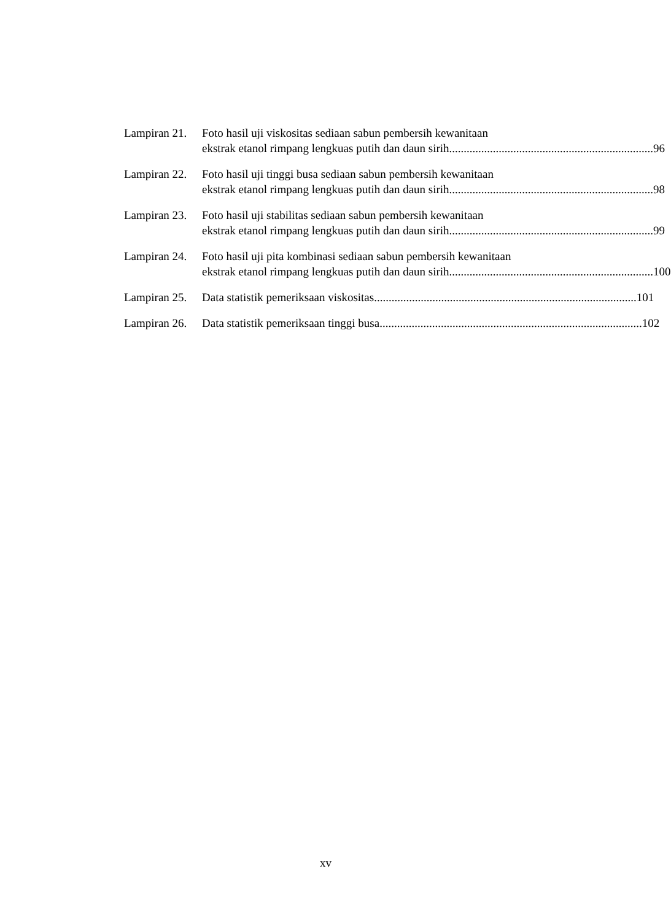Lampiran 21.
Foto hasil uji viskositas sediaan sabun pembersih kewanitaan
ekstrak etanol rimpang lengkuas putih dan daun sirih ...................................................................... 96
Lampiran 22.
Foto hasil uji tinggi busa sediaan sabun pembersih kewanitaan
ekstrak etanol rimpang lengkuas putih dan daun sirih ...................................................................... 98
Lampiran 23.
Foto hasil uji stabilitas sediaan sabun pembersih kewanitaan
ekstrak etanol rimpang lengkuas putih dan daun sirih ...................................................................... 99
Lampiran 24.
Foto hasil uji pita kombinasi sediaan sabun pembersih kewanitaan
ekstrak etanol rimpang lengkuas putih dan daun sirih ...................................................................... 100
Lampiran 25.
Data statistik pemeriksaan viskositas.......................................................................................... 101
Lampiran 26.
Data statistik pemeriksaan tinggi busa.......................................................................................... 102
xv